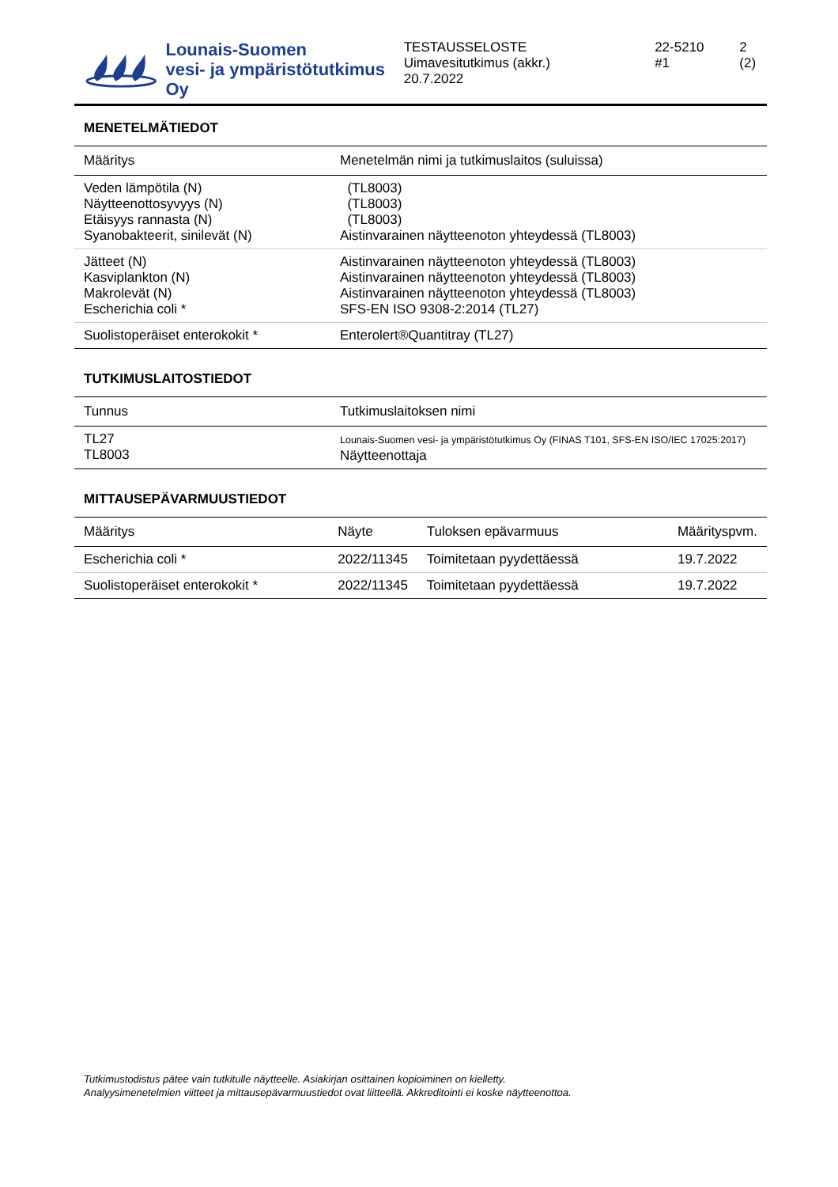Lounais-Suomen
vesi- ja ympäristötutkimus Oy
TESTAUSSELOSTE
Uimavesitutkimus (akkr.)
20.7.2022
22-5210
#1
2 (2)
MENETELMÄTIEDOT
| Määritys | Menetelmän nimi ja tutkimuslaitos (suluissa) |
| --- | --- |
| Veden lämpötila (N) Näytteenottosyvyys (N) Etäisyys rannasta (N) Syanobakteerit, sinilevät (N) | (TL8003) (TL8003) (TL8003) Aistinvarainen näytteenoton yhteydessä (TL8003) |
| Jätteet (N) Kasviplankton (N) Makrolevät (N) Escherichia coli * | Aistinvarainen näytteenoton yhteydessä (TL8003) Aistinvarainen näytteenoton yhteydessä (TL8003) Aistinvarainen näytteenoton yhteydessä (TL8003) SFS-EN ISO 9308-2:2014 (TL27) |
| Suolistoperäiset enterokokit * | Enterolert®Quantitray (TL27) |
TUTKIMUSLAITOSTIEDOT
| Tunnus | Tutkimuslaitoksen nimi |
| --- | --- |
| TL27 TL8003 | Lounais-Suomen vesi- ja ympäristötutkimus Oy (FINAS T101, SFS-EN ISO/IEC 17025:2017) Näytteenottaja |
MITTAUSEPÄVARMUUSTIEDOT
| Määritys | Näyte | Tuloksen epävarmuus | Määrityspvm. |
| --- | --- | --- | --- |
| Escherichia coli * | 2022/11345 | Toimitetaan pyydettäessä | 19.7.2022 |
| Suolistoperäiset enterokokit * | 2022/11345 | Toimitetaan pyydettäessä | 19.7.2022 |
Tutkimustodistus pätee vain tutkitulle näytteelle. Asiakirjan osittainen kopioiminen on kielletty.
Analyysimenetelmien viitteet ja mittausepävarmuustiedot ovat liitteellä. Akkreditointi ei koske näytteenottoa.